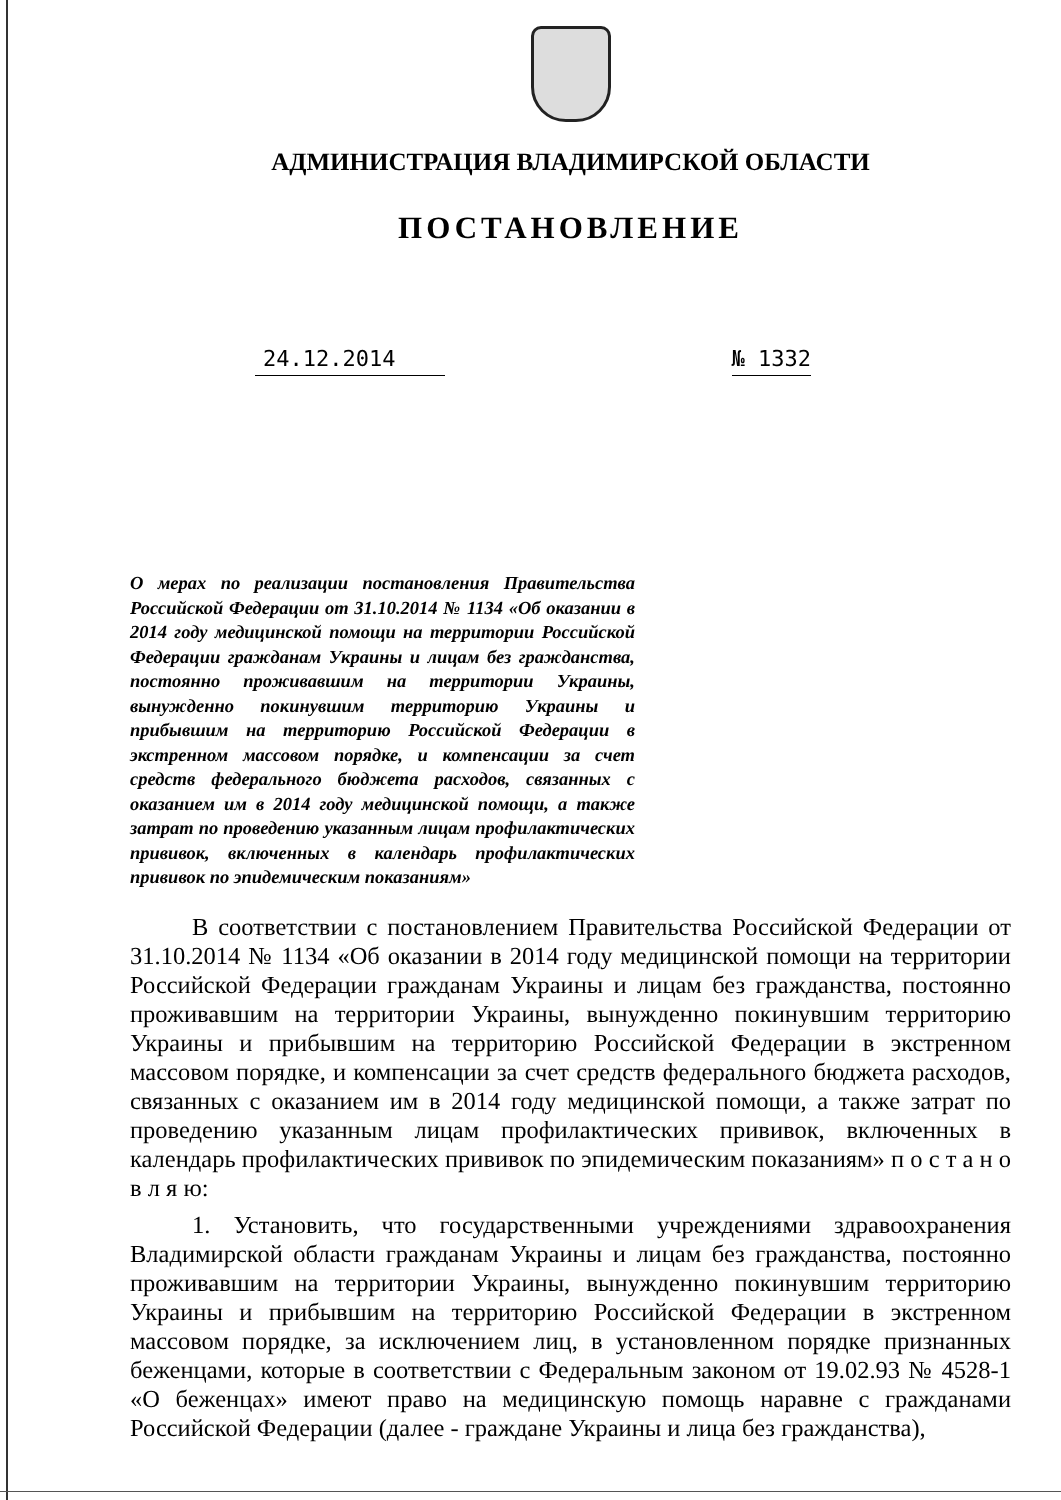АДМИНИСТРАЦИЯ ВЛАДИМИРСКОЙ ОБЛАСТИ
ПОСТАНОВЛЕНИЕ
24.12.2014 № 1332
О мерах по реализации постановления Правительства Российской Федерации от 31.10.2014 № 1134 «Об оказании в 2014 году медицинской помощи на территории Российской Федерации гражданам Украины и лицам без гражданства, постоянно проживавшим на территории Украины, вынужденно покинувшим территорию Украины и прибывшим на территорию Российской Федерации в экстренном массовом порядке, и компенсации за счет средств федерального бюджета расходов, связанных с оказанием им в 2014 году медицинской помощи, а также затрат по проведению указанным лицам профилактических прививок, включенных в календарь профилактических прививок по эпидемическим показаниям»
В соответствии с постановлением Правительства Российской Федерации от 31.10.2014 № 1134 «Об оказании в 2014 году медицинской помощи на территории Российской Федерации гражданам Украины и лицам без гражданства, постоянно проживавшим на территории Украины, вынужденно покинувшим территорию Украины и прибывшим на территорию Российской Федерации в экстренном массовом порядке, и компенсации за счет средств федерального бюджета расходов, связанных с оказанием им в 2014 году медицинской помощи, а также затрат по проведению указанным лицам профилактических прививок, включенных в календарь профилактических прививок по эпидемическим показаниям» п о с т а н о в л я ю:
1. Установить, что государственными учреждениями здравоохранения Владимирской области гражданам Украины и лицам без гражданства, постоянно проживавшим на территории Украины, вынужденно покинувшим территорию Украины и прибывшим на территорию Российской Федерации в экстренном массовом порядке, за исключением лиц, в установленном порядке признанных беженцами, которые в соответствии с Федеральным законом от 19.02.93 № 4528-1 «О беженцах» имеют право на медицинскую помощь наравне с гражданами Российской Федерации (далее - граждане Украины и лица без гражданства),